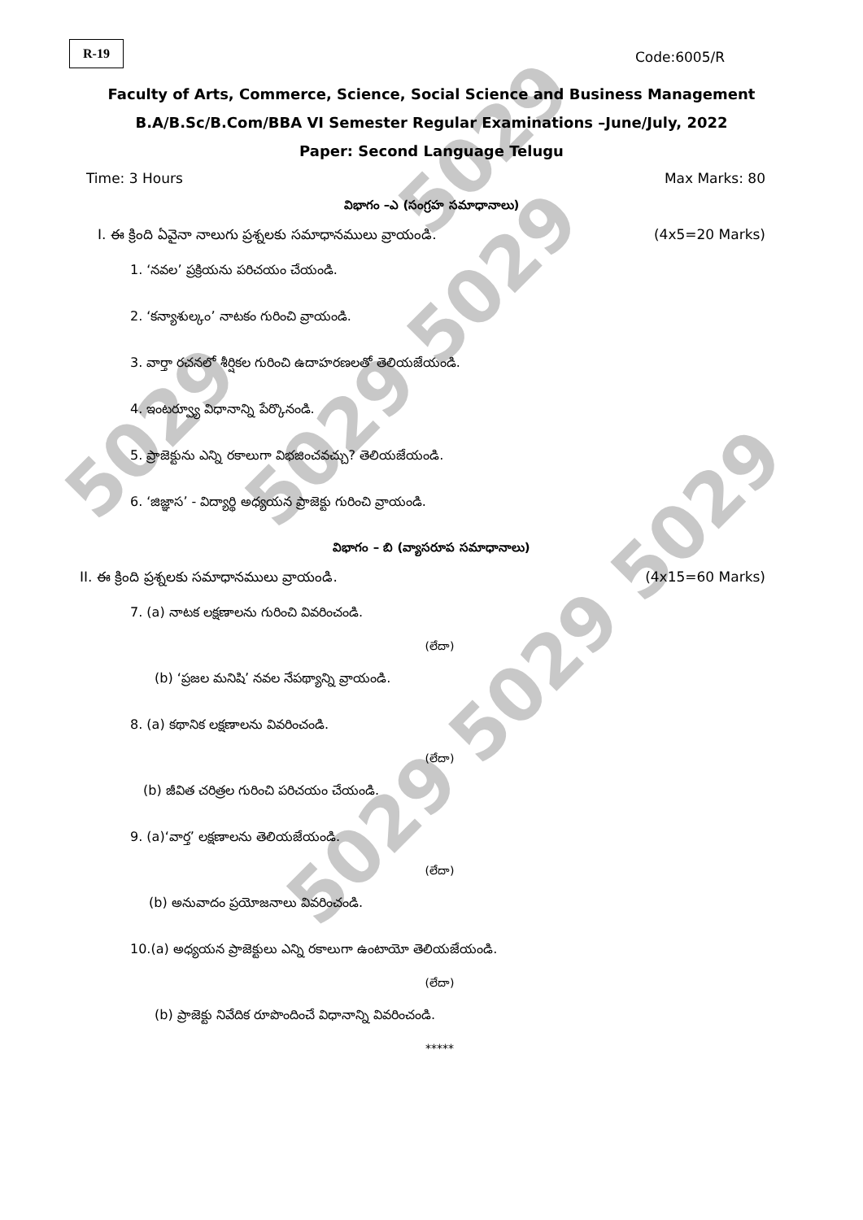5029
5029 5029
5029
5029 5029 5029
R-19
Code:6005/R
Faculty of Arts, Commerce, Science, Social Science and Business Management
B.A/B.Sc/B.Com/BBA VI Semester Regular Examinations –June/July, 2022
Paper: Second Language Telugu
Time: 3 Hours Max Marks: 80
విభాగం –ఎ (సంగ్రహ సమాధానాలు)
I. ఈ క్రింది ఏవైనా నాలుగు ప్రశ్నలకు సమాధానములు వ్రాయండి. (4x5=20 Marks)
1. ‘నవల’ ప్రక్రియను పరిచయం చేయండి.
2. ‘కన్యాశుల్కం’ నాటకం గురించి వ్రాయండి.
3. వార్తా రచనలో శీర్షికల గురించి ఉదాహరణలతో తెలియజేయండి.
4. ఇంటర్వ్యూ విధానాన్ని పేర్కొనండి.
5. ప్రాజెక్టును ఎన్ని రకాలుగా విభజించవచ్చు? తెలియజేయండి.
6. ‘జిజ్ఞాస’ - విద్యార్థి అధ్యయన ప్రాజెక్టు గురించి వ్రాయండి.
విభాగం – బి (వ్యాసరూప సమాధానాలు)
II. ఈ క్రింది ప్రశ్నలకు సమాధానములు వ్రాయండి. (4x15=60 Marks)
7. (a) నాటక లక్షణాలను గురించి వివరించండి.
(లేదా)
(b) ‘ప్రజల మనిషి’ నవల నేపథ్యాన్ని వ్రాయండి.
8. (a) కథానిక లక్షణాలను వివరించండి.
(లేదా)
(b) జీవిత చరిత్రల గురించి పరిచయం చేయండి.
9. (a)‘వార్త’ లక్షణాలను తెలియజేయండి.
(లేదా)
(b) అనువాదం ప్రయోజనాలు వివరించండి.
10.(a) అధ్యయన ప్రాజెక్టులు ఎన్ని రకాలుగా ఉంటాయో తెలియజేయండి.
(లేదా)
(b) ప్రాజెక్టు నివేదిక రూపొందించే విధానాన్ని వివరించండి.
*****